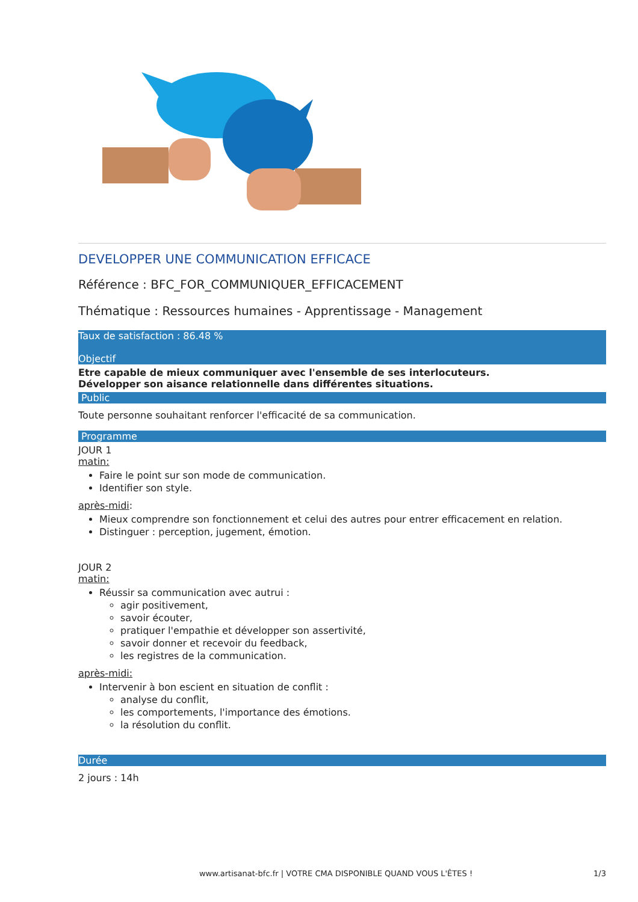DEVELOPPER UNE COMMUNICATION EFFICACE
Référence : BFC_FOR_COMMUNIQUER_EFFICACEMENT
Thématique : Ressources humaines - Apprentissage - Management
Taux de satisfaction : 86.48 %
Objectif
Etre capable de mieux communiquer avec l'ensemble de ses interlocuteurs.
Développer son aisance relationnelle dans différentes situations.
Public
Toute personne souhaitant renforcer l'efficacité de sa communication.
Programme
JOUR 1
matin:
Faire le point sur son mode de communication.
Identifier son style.
après-midi:
Mieux comprendre son fonctionnement et celui des autres pour entrer efficacement en relation.
Distinguer : perception, jugement, émotion.
JOUR 2
matin:
Réussir sa communication avec autrui :
agir positivement,
savoir écouter,
pratiquer l'empathie et développer son assertivité,
savoir donner et recevoir du feedback,
les registres de la communication.
après-midi:
Intervenir à bon escient en situation de conflit :
analyse du conflit,
les comportements, l'importance des émotions.
la résolution du conflit.
Durée
2 jours : 14h
www.artisanat-bfc.fr | VOTRE CMA DISPONIBLE QUAND VOUS L'ÊTES ! 1/3